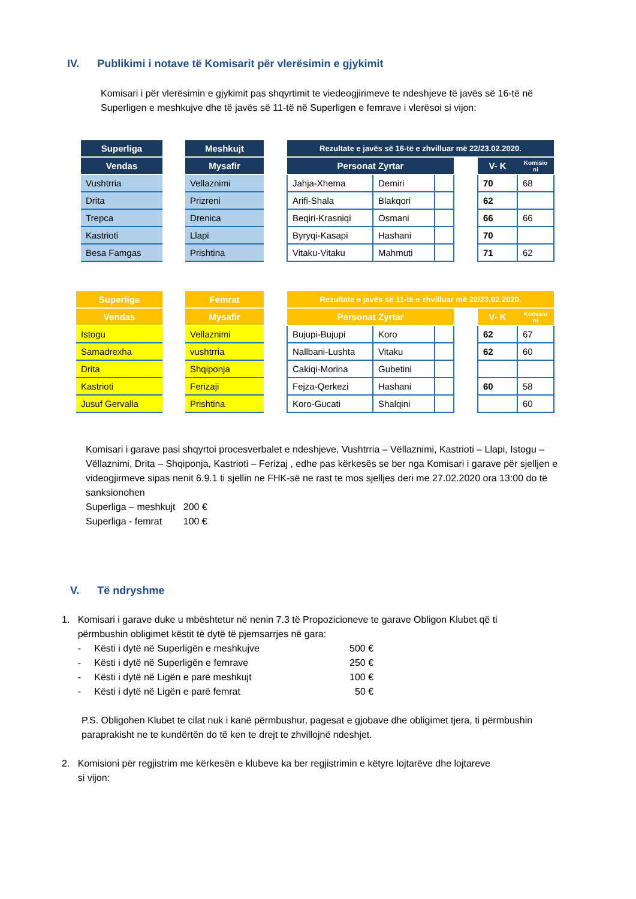IV. Publikimi i notave të Komisarit për vlerësimin e gjykimit
Komisari i për vlerësimin e gjykimit pas shqyrtimit te viedeogjirimeve te ndeshjeve të javës së 16-të në Superligen e meshkujve dhe të javës së 11-të në Superligen e femrave i vlerësoi si vijon:
| Superliga | | Meshkujt | | Rezultate e javës së 16-të e zhvilluar më 22/23.02.2020. | | | | | |
| --- | --- | --- | --- | --- | --- | --- | --- | --- | --- |
| Vendas | | Mysafir | | Personat Zyrtar | | | | V- K | Komisio ni |
| Vushtrria | | Vellaznimi | | Jahja-Xhema | Demiri | | | 70 | 68 |
| Drita | | Prizreni | | Arifi-Shala | Blakqori | | | 62 | |
| Trepca | | Drenica | | Beqiri-Krasniqi | Osmani | | | 66 | 66 |
| Kastrioti | | Llapi | | Byryqi-Kasapi | Hashani | | | 70 | |
| Besa Famgas | | Prishtina | | Vitaku-Vitaku | Mahmuti | | | 71 | 62 |
| Superliga | | Femrat | | Rezultate e javës së 11-të e zhvilluar më 22/23.02.2020. | | | | | |
| --- | --- | --- | --- | --- | --- | --- | --- | --- | --- |
| Vendas | | Mysafir | | Personat Zyrtar | | | | V- K | Komisio ni |
| Istogu | | Vellaznimi | | Bujupi-Bujupi | Koro | | | 62 | 67 |
| Samadrexha | | vushtrria | | Nallbani-Lushta | Vitaku | | | 62 | 60 |
| Drita | | Shqiponja | | Cakiqi-Morina | Gubetini | | | | |
| Kastrioti | | Ferizaji | | Fejza-Qerkezi | Hashani | | | 60 | 58 |
| Jusuf Gervalla | | Prishtina | | Koro-Gucati | Shalqini | | | | 60 |
Komisari i garave pasi shqyrtoi procesverbalet e ndeshjeve, Vushtrria – Vëllaznimi, Kastrioti – Llapi, Istogu – Vëllaznimi, Drita – Shqiponja, Kastrioti – Ferizaj , edhe pas kërkesës se ber nga Komisari i garave për sjelljen e videogjirmeve sipas nenit 6.9.1 ti sjellin ne FHK-së ne rast te mos sjelljes deri me 27.02.2020 ora 13:00 do të sanksionohen
Superliga – meshkujt 200 €
Superliga - femrat 100 €
V. Të ndryshme
1. Komisari i garave duke u mbështetur në nenin 7.3 të Propozicioneve te garave Obligon Klubet që ti
përmbushin obligimet këstit të dytë të pjemsarrjes në gara:
- Kësti i dytë në Superligën e meshkujve 500 €
- Kësti i dytë në Superligën e femrave 250 €
- Kësti i dytë në Ligën e parë meshkujt 100 €
- Kësti i dytë në Ligën e parë femrat 50 €
P.S. Obligohen Klubet te cilat nuk i kanë përmbushur, pagesat e gjobave dhe obligimet tjera, ti përmbushin paraprakisht ne te kundërtën do të ken te drejt te zhvillojnë ndeshjet.
2. Komisioni për regjistrim me kërkesën e klubeve ka ber regjistrimin e këtyre lojtarëve dhe lojtareve
si vijon: